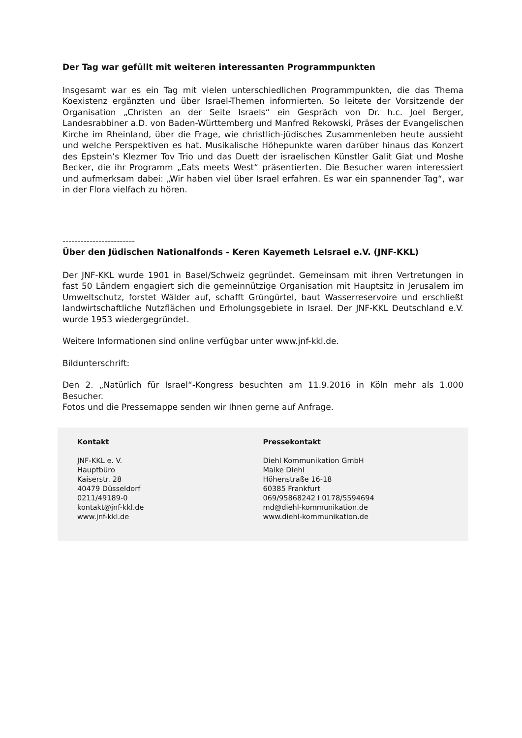Der Tag war gefüllt mit weiteren interessanten Programmpunkten
Insgesamt war es ein Tag mit vielen unterschiedlichen Programmpunkten, die das Thema Koexistenz ergänzten und über Israel-Themen informierten. So leitete der Vorsitzende der Organisation „Christen an der Seite Israels“ ein Gespräch von Dr. h.c. Joel Berger, Landesrabbiner a.D. von Baden-Württemberg und Manfred Rekowski, Präses der Evangelischen Kirche im Rheinland, über die Frage, wie christlich-jüdisches Zusammenleben heute aussieht und welche Perspektiven es hat. Musikalische Höhepunkte waren darüber hinaus das Konzert des Epstein’s Klezmer Tov Trio und das Duett der israelischen Künstler Galit Giat und Moshe Becker, die ihr Programm „Eats meets West“ präsentierten. Die Besucher waren interessiert und aufmerksam dabei: „Wir haben viel über Israel erfahren. Es war ein spannender Tag“, war in der Flora vielfach zu hören.
------------------------
Über den Jüdischen Nationalfonds - Keren Kayemeth LeIsrael e.V. (JNF-KKL)
Der JNF-KKL wurde 1901 in Basel/Schweiz gegründet. Gemeinsam mit ihren Vertretungen in fast 50 Ländern engagiert sich die gemeinnützige Organisation mit Hauptsitz in Jerusalem im Umweltschutz, forstet Wälder auf, schafft Grüngürtel, baut Wasserreservoire und erschließt landwirtschaftliche Nutzflächen und Erholungsgebiete in Israel. Der JNF-KKL Deutschland e.V. wurde 1953 wiedergegründet.
Weitere Informationen sind online verfügbar unter www.jnf-kkl.de.
Bildunterschrift:
Den 2. „Natürlich für Israel“-Kongress besuchten am 11.9.2016 in Köln mehr als 1.000 Besucher.
Fotos und die Pressemappe senden wir Ihnen gerne auf Anfrage.
Kontakt
JNF-KKL e. V.
Hauptbüro
Kaiserstr. 28
40479 Düsseldorf
0211/49189-0
kontakt@jnf-kkl.de
www.jnf-kkl.de
Pressekontakt
Diehl Kommunikation GmbH
Maike Diehl
Höhenstraße 16-18
60385 Frankfurt
069/95868242 I 0178/5594694
md@diehl-kommunikation.de
www.diehl-kommunikation.de